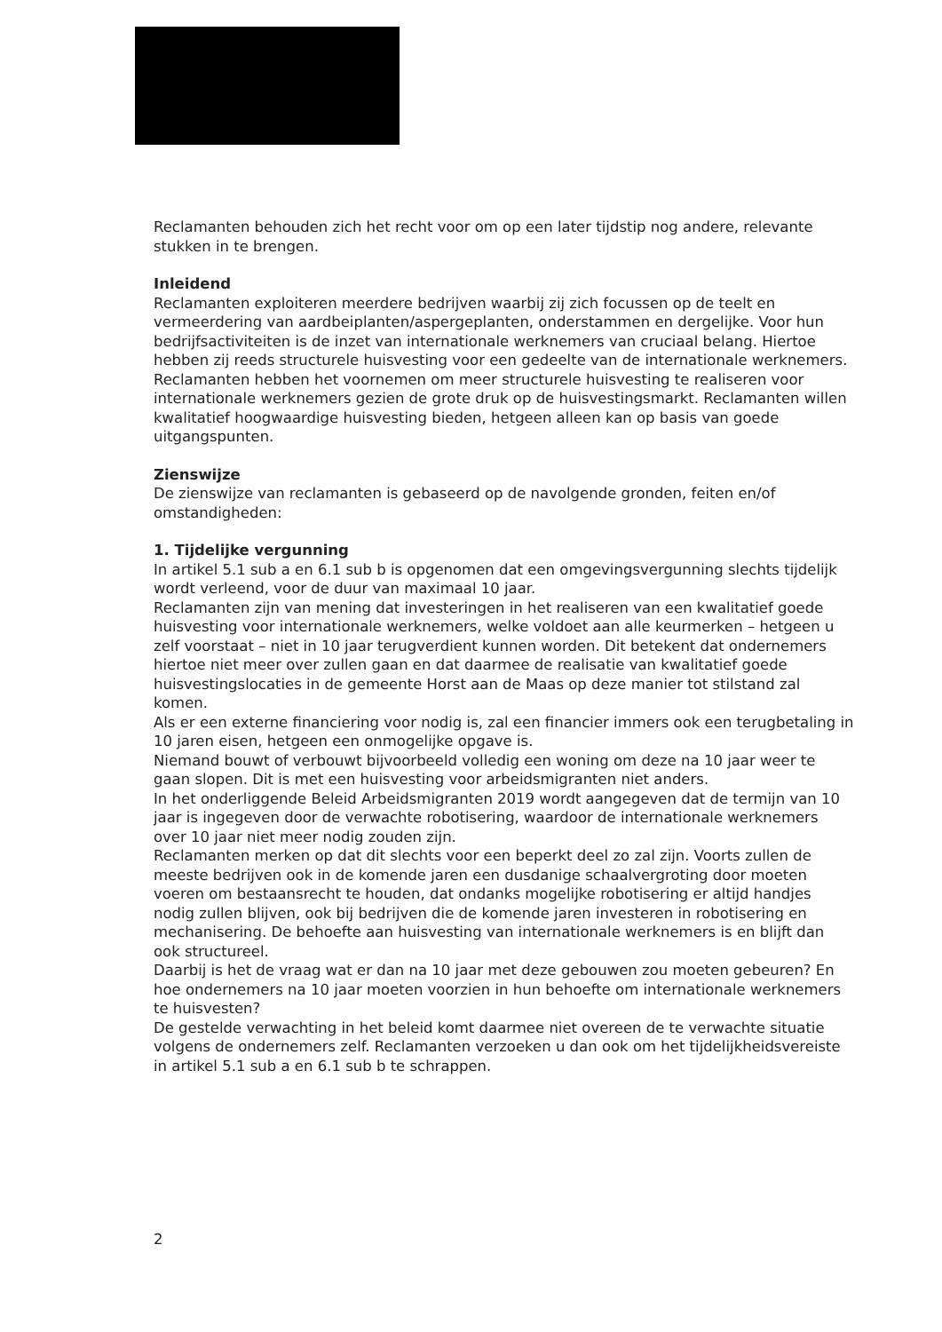Reclamanten behouden zich het recht voor om op een later tijdstip nog andere, relevante stukken in te brengen.
Inleidend
Reclamanten exploiteren meerdere bedrijven waarbij zij zich focussen op de teelt en vermeerdering van aardbeiplanten/aspergeplanten, onderstammen en dergelijke. Voor hun bedrijfsactiviteiten is de inzet van internationale werknemers van cruciaal belang. Hiertoe hebben zij reeds structurele huisvesting voor een gedeelte van de internationale werknemers. Reclamanten hebben het voornemen om meer structurele huisvesting te realiseren voor internationale werknemers gezien de grote druk op de huisvestingsmarkt. Reclamanten willen kwalitatief hoogwaardige huisvesting bieden, hetgeen alleen kan op basis van goede uitgangspunten.
Zienswijze
De zienswijze van reclamanten is gebaseerd op de navolgende gronden, feiten en/of omstandigheden:
1. Tijdelijke vergunning
In artikel 5.1 sub a en 6.1 sub b is opgenomen dat een omgevingsvergunning slechts tijdelijk wordt verleend, voor de duur van maximaal 10 jaar.
Reclamanten zijn van mening dat investeringen in het realiseren van een kwalitatief goede huisvesting voor internationale werknemers, welke voldoet aan alle keurmerken – hetgeen u zelf voorstaat – niet in 10 jaar terugverdient kunnen worden. Dit betekent dat ondernemers hiertoe niet meer over zullen gaan en dat daarmee de realisatie van kwalitatief goede huisvestingslocaties in de gemeente Horst aan de Maas op deze manier tot stilstand zal komen.
Als er een externe financiering voor nodig is, zal een financier immers ook een terugbetaling in 10 jaren eisen, hetgeen een onmogelijke opgave is.
Niemand bouwt of verbouwt bijvoorbeeld volledig een woning om deze na 10 jaar weer te gaan slopen. Dit is met een huisvesting voor arbeidsmigranten niet anders.
In het onderliggende Beleid Arbeidsmigranten 2019 wordt aangegeven dat de termijn van 10 jaar is ingegeven door de verwachte robotisering, waardoor de internationale werknemers over 10 jaar niet meer nodig zouden zijn.
Reclamanten merken op dat dit slechts voor een beperkt deel zo zal zijn. Voorts zullen de meeste bedrijven ook in de komende jaren een dusdanige schaalvergroting door moeten voeren om bestaansrecht te houden, dat ondanks mogelijke robotisering er altijd handjes nodig zullen blijven, ook bij bedrijven die de komende jaren investeren in robotisering en mechanisering. De behoefte aan huisvesting van internationale werknemers is en blijft dan ook structureel.
Daarbij is het de vraag wat er dan na 10 jaar met deze gebouwen zou moeten gebeuren? En hoe ondernemers na 10 jaar moeten voorzien in hun behoefte om internationale werknemers te huisvesten?
De gestelde verwachting in het beleid komt daarmee niet overeen de te verwachte situatie volgens de ondernemers zelf. Reclamanten verzoeken u dan ook om het tijdelijkheidsvereiste in artikel 5.1 sub a en 6.1 sub b te schrappen.
2